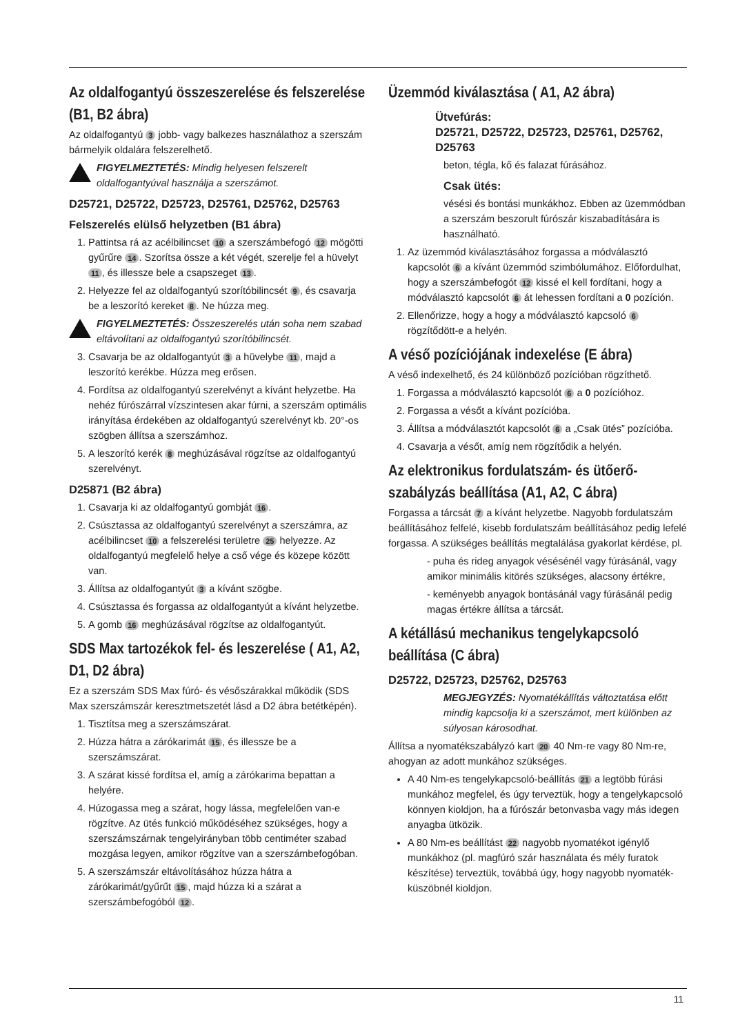Az oldalfogantyú összeszerelése és felszerelése (B1, B2 ábra)
Az oldalfogantyú 3 jobb- vagy balkezes használathoz a szerszám bármelyik oldalára felszerelhető.
FIGYELMEZTETÉS: Mindig helyesen felszerelt oldalfogantyúval használja a szerszámot.
D25721, D25722, D25723, D25761, D25762, D25763
Felszerelés elülső helyzetben (B1 ábra)
1. Pattintsa rá az acélbilincset 10 a szerszámbefogó 12 mögötti gyűrűre 14. Szorítsa össze a két végét, szerelje fel a hüvelyt 11, és illessze bele a csapszeget 13.
2. Helyezze fel az oldalfogantyú szorítóbilincsét 9, és csavarja be a leszorító kereket 8. Ne húzza meg.
FIGYELMEZTETÉS: Összeszerelés után soha nem szabad eltávolítani az oldalfogantyú szorítóbilincsét.
3. Csavarja be az oldalfogantyút 3 a hüvelybe 11, majd a leszorító kerékbe. Húzza meg erősen.
4. Fordítsa az oldalfogantyú szerelvényt a kívánt helyzetbe. Ha nehéz fúrószárral vízszintesen akar fúrni, a szerszám optimális irányítása érdekében az oldalfogantyú szerelvényt kb. 20°-os szögben állítsa a szerszámhoz.
5. A leszorító kerék 8 meghúzásával rögzítse az oldalfogantyú szerelvényt.
D25871 (B2 ábra)
1. Csavarja ki az oldalfogantyú gombját 16.
2. Csúsztassa az oldalfogantyú szerelvényt a szerszámra, az acélbilincset 10 a felszerelési területre 25 helyezze. Az oldalfogantyú megfelelő helye a cső vége és közepe között van.
3. Állítsa az oldalfogantyút 3 a kívánt szögbe.
4. Csúsztassa és forgassa az oldalfogantyút a kívánt helyzetbe.
5. A gomb 16 meghúzásával rögzítse az oldalfogantyút.
SDS Max tartozékok fel- és leszerelése ( A1, A2, D1, D2 ábra)
Ez a szerszám SDS Max fúró- és vésőszárakkal működik (SDS Max szerszámszár keresztmetszetét lásd a D2 ábra betétképén).
1. Tisztítsa meg a szerszámszárat.
2. Húzza hátra a zárókarimát 15, és illessze be a szerszámszárat.
3. A szárat kissé fordítsa el, amíg a zárókarima bepattan a helyére.
4. Húzogassa meg a szárat, hogy lássa, megfelelően van-e rögzítve. Az ütés funkció működéséhez szükséges, hogy a szerszámszárnak tengelyirányban több centiméter szabad mozgása legyen, amikor rögzítve van a szerszámbefogóban.
5. A szerszámszár eltávolításához húzza hátra a zárókarimát/gyűrűt 15, majd húzza ki a szárat a szerszámbefogóból 12.
Üzemmód kiválasztása ( A1, A2 ábra)
Ütvefúrás:
D25721, D25722, D25723, D25761, D25762, D25763
beton, tégla, kő és falazat fúrásához.
Csak ütés:
vésési és bontási munkákhoz. Ebben az üzemmódban a szerszám beszorult fúrószár kiszabadítására is használható.
1. Az üzemmód kiválasztásához forgassa a módválasztó kapcsolót 6 a kívánt üzemmód szimbólumához. Előfordulhat, hogy a szerszámbefogót 12 kissé el kell fordítani, hogy a módválasztó kapcsolót 6 át lehessen fordítani a 0 pozíción.
2. Ellenőrizze, hogy a hogy a módválasztó kapcsoló 6 rögzítődött-e a helyén.
A véső pozíciójának indexelése (E ábra)
A véső indexelhető, és 24 különböző pozícióban rögzíthető.
1. Forgassa a módválasztó kapcsolót 6 a 0 pozícióhoz.
2. Forgassa a vésőt a kívánt pozícióba.
3. Állítsa a módválasztót kapcsolót 6 a „Csak ütés” pozícióba.
4. Csavarja a vésőt, amíg nem rögzítődik a helyén.
Az elektronikus fordulatszám- és ütőerő-szabályzás beállítása (A1, A2, C ábra)
Forgassa a tárcsát 7 a kívánt helyzetbe. Nagyobb fordulatszám beállításához felfelé, kisebb fordulatszám beállításához pedig lefelé forgassa. A szükséges beállítás megtalálása gyakorlat kérdése, pl.
- puha és rideg anyagok vésésénél vagy fúrásánál, vagy amikor minimális kitörés szükséges, alacsony értékre,
- keményebb anyagok bontásánál vagy fúrásánál pedig magas értékre állítsa a tárcsát.
A kétállású mechanikus tengelykapcsoló beállítása (C ábra)
D25722, D25723, D25762, D25763
MEGJEGYZÉS: Nyomatékállítás változtatása előtt mindig kapcsolja ki a szerszámot, mert különben az súlyosan károsodhat.
Állítsa a nyomatékszabályzó kart 20 40 Nm-re vagy 80 Nm-re, ahogyan az adott munkához szükséges.
A 40 Nm-es tengelykapcsoló-beállítás 21 a legtöbb fúrási munkához megfelel, és úgy terveztük, hogy a tengelykapcsoló könnyen kioldjon, ha a fúrószár betonvasba vagy más idegen anyagba ütközik.
A 80 Nm-es beállítást 22 nagyobb nyomatékot igénylő munkákhoz (pl. magfúró szár használata és mély furatok készítése) terveztük, továbbá úgy, hogy nagyobb nyomaték-küszöbnél kioldjon.
11